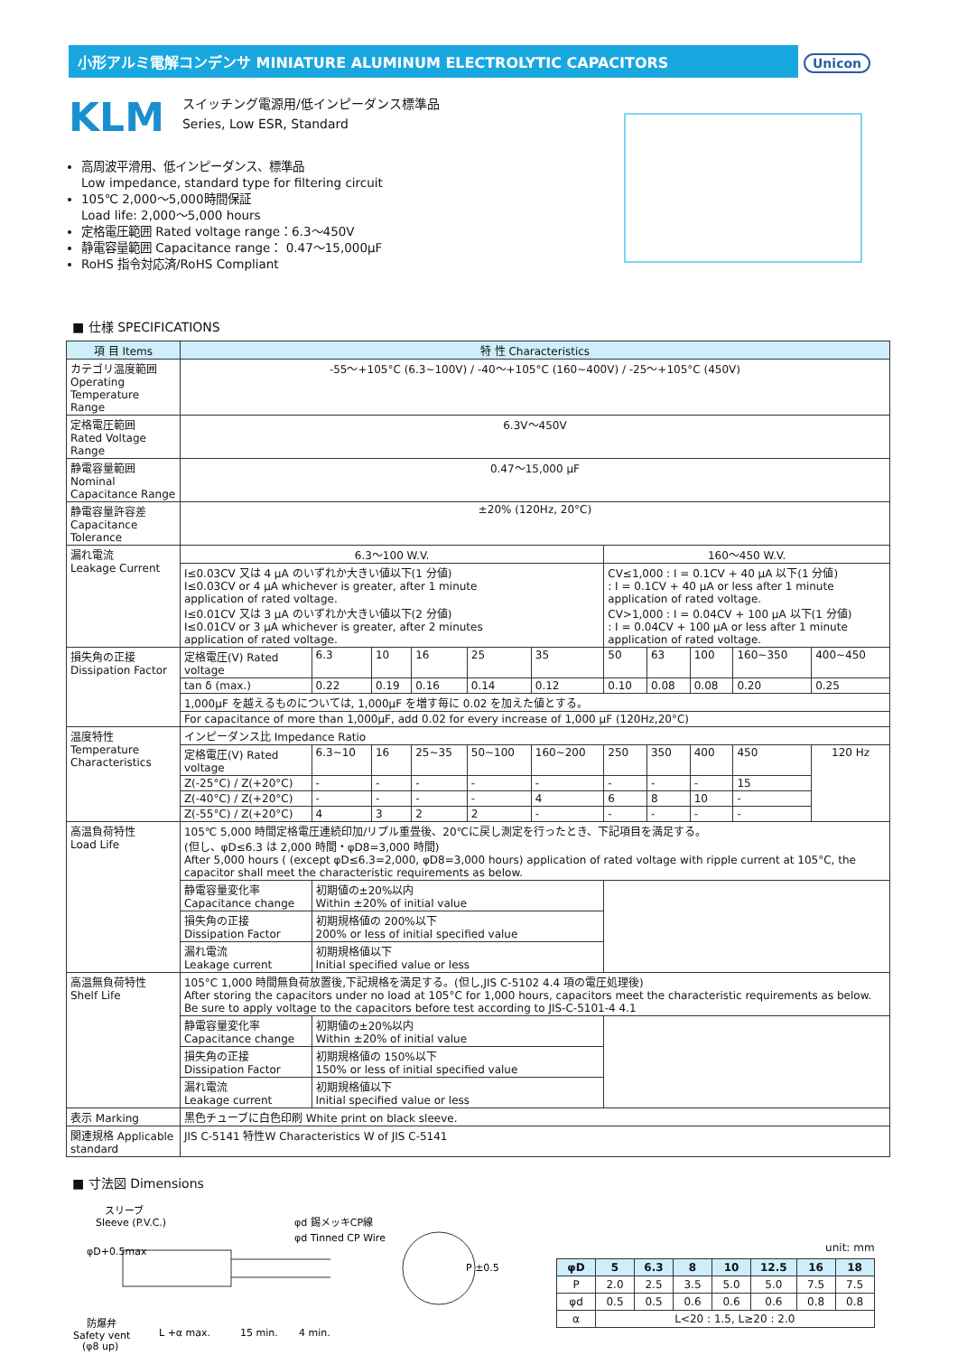小形アルミ電解コンデンサ MINIATURE ALUMINUM ELECTROLYTIC CAPACITORS Unicon
KLM
スイッチング電源用/低インピーダンス標準品
Series, Low ESR, Standard
高周波平滑用、低インピーダンス、標準品
Low impedance, standard type for filtering circuit
105℃ 2,000～5,000時間保証
Load life: 2,000～5,000 hours
定格電圧範囲 Rated voltage range：6.3～450V
静電容量範囲 Capacitance range： 0.47～15,000μF
RoHS 指令対応済/RoHS Compliant
■ 仕様 SPECIFICATIONS
| 項 目 Items | 特 性 Characteristics | | | | | | | | | | |
| --- | --- | --- | --- | --- | --- | --- | --- | --- | --- | --- | --- |
| カテゴリ温度範囲 Operating Temperature Range | -55～+105°C (6.3~100V) / -40～+105°C (160~400V) / -25～+105°C (450V) | | | | | | | | | | |
| 定格電圧範囲 Rated Voltage Range | 6.3V～450V | | | | | | | | | | |
| 静電容量範囲 Nominal Capacitance Range | 0.47～15,000 μF | | | | | | | | | | |
| 静電容量許容差 Capacitance Tolerance | ±20% (120Hz, 20°C) | | | | | | | | | | |
| 漏れ電流 Leakage Current | 6.3～100 W.V. | | | | | | 160～450 W.V. | | | | |
| | I≤0.03CV 又は 4 μA のいずれか大きい値以下(1 分値) I≤0.03CV or 4 μA whichever is greater, after 1 minute application of rated voltage. I≤0.01CV 又は 3 μA のいずれか大きい値以下(2 分値) I≤0.01CV or 3 μA whichever is greater, after 2 minutes application of rated voltage. | | | | | | CV≤1,000 : I = 0.1CV + 40 μA 以下(1 分値) : I = 0.1CV + 40 μA or less after 1 minute application of rated voltage. CV>1,000 : I = 0.04CV + 100 μA 以下(1 分値) : I = 0.04CV + 100 μA or less after 1 minute application of rated voltage. | | | | |
| 損失角の正接 Dissipation Factor | 定格電圧(V) Rated voltage | 6.3 | 10 | 16 | 25 | 35 | 50 | 63 | 100 | 160~350 | 400~450 |
| | tan δ (max.) | 0.22 | 0.19 | 0.16 | 0.14 | 0.12 | 0.10 | 0.08 | 0.08 | 0.20 | 0.25 |
| | 1,000μF を越えるものについては, 1,000μF を増す毎に 0.02 を加えた値とする。 | | | | | | | | | | |
| | For capacitance of more than 1,000μF, add 0.02 for every increase of 1,000 μF (120Hz,20°C) | | | | | | | | | | |
| 温度特性 Temperature Characteristics | インピーダンス比 Impedance Ratio | | | | | | | | | | |
| | 定格電圧(V) Rated voltage | 6.3~10 | 16 | 25~35 | 50~100 | 160~200 | 250 | 350 | 400 | 450 | 120 Hz |
| | Z(-25°C) / Z(+20°C) | - | - | - | - | - | - | - | - | 15 | |
| | Z(-40°C) / Z(+20°C) | - | - | - | - | 4 | 6 | 8 | 10 | - | |
| | Z(-55°C) / Z(+20°C) | 4 | 3 | 2 | 2 | - | - | - | - | - | |
| 高温負荷特性 Load Life | 105℃ 5,000 時間定格電圧連続印加/リプル重畳後、20℃に戻し測定を行ったとき、下記項目を満足する。 (但し、φD≤6.3 は 2,000 時間・φD8=3,000 時間) After 5,000 hours ( (except φD≤6.3=2,000, φD8=3,000 hours) application of rated voltage with ripple current at 105°C, the capacitor shall meet the characteristic requirements as below. | | | | | | | | | | |
| | 静電容量変化率 Capacitance change | 初期値の±20%以内 Within ±20% of initial value | | | | | | | | | |
| | 損失角の正接 Dissipation Factor | 初期規格値の 200%以下 200% or less of initial specified value | | | | | | | | | |
| | 漏れ電流 Leakage current | 初期規格値以下 Initial specified value or less | | | | | | | | | |
| 高温無負荷特性 Shelf Life | 105°C 1,000 時間無負荷放置後,下記規格を満足する。(但し,JIS C-5102 4.4 項の電圧処理後) After storing the capacitors under no load at 105°C for 1,000 hours, capacitors meet the characteristic requirements as below. Be sure to apply voltage to the capacitors before test according to JIS-C-5101-4 4.1 | | | | | | | | | | |
| | 静電容量変化率 Capacitance change | 初期値の±20%以内 Within ±20% of initial value | | | | | | | | | |
| | 損失角の正接 Dissipation Factor | 初期規格値の 150%以下 150% or less of initial specified value | | | | | | | | | |
| | 漏れ電流 Leakage current | 初期規格値以下 Initial specified value or less | | | | | | | | | |
| 表示 Marking | 黒色チューブに白色印刷 White print on black sleeve. | | | | | | | | | | |
| 関連規格 Applicable standard | JIS C-5141 特性W Characteristics W of JIS C-5141 | | | | | | | | | | |
■ 寸法図 Dimensions
スリーブ
Sleeve (P.V.C.)
φd 錫メッキCP線
φd Tinned CP Wire
P ±0.5
防爆弁
Safety vent
(φ8 up)
L +α max.
15 min.
4 min.
φD+0.5max
unit: mm
| φD | 5 | 6.3 | 8 | 10 | 12.5 | 16 | 18 |
| --- | --- | --- | --- | --- | --- | --- | --- |
| P | 2.0 | 2.5 | 3.5 | 5.0 | 5.0 | 7.5 | 7.5 |
| φd | 0.5 | 0.5 | 0.6 | 0.6 | 0.6 | 0.8 | 0.8 |
| α | L<20 : 1.5, L≥20 : 2.0 | | | | | | |